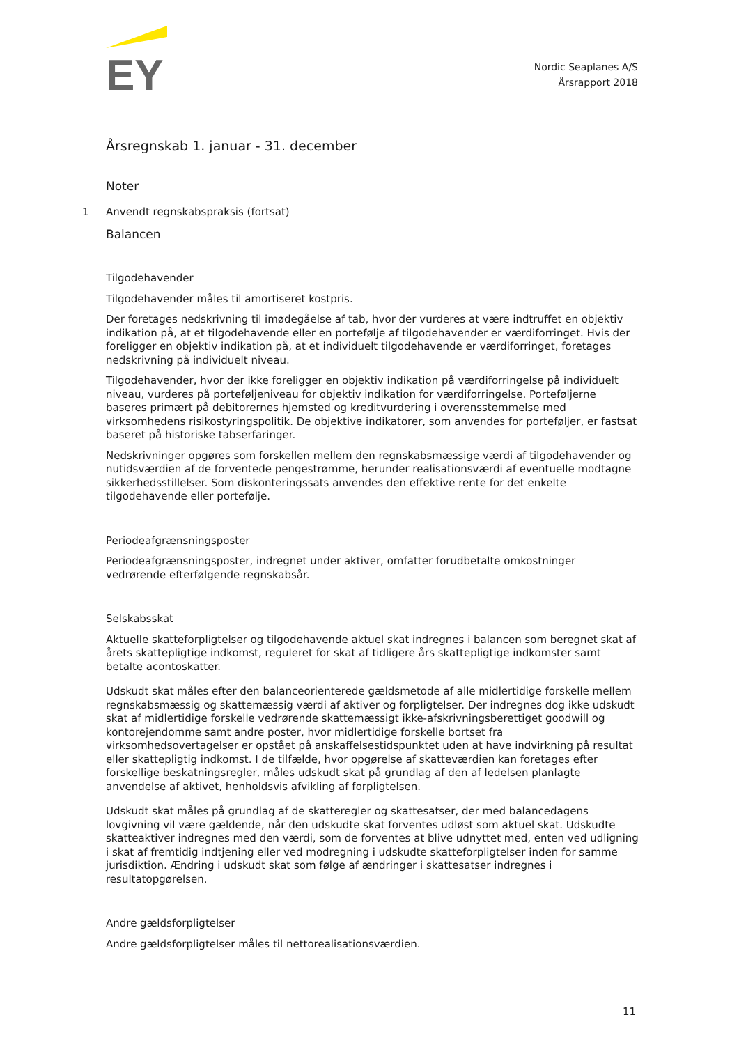EY
Nordic Seaplanes A/S
Årsrapport 2018
Årsregnskab 1. januar - 31. december
Noter
1 Anvendt regnskabspraksis (fortsat)
Balancen
Tilgodehavender
Tilgodehavender måles til amortiseret kostpris.
Der foretages nedskrivning til imødegåelse af tab, hvor der vurderes at være indtruffet en objektiv indikation på, at et tilgodehavende eller en portefølje af tilgodehavender er værdiforringet. Hvis der foreligger en objektiv indikation på, at et individuelt tilgodehavende er værdiforringet, foretages nedskrivning på individuelt niveau.
Tilgodehavender, hvor der ikke foreligger en objektiv indikation på værdiforringelse på individuelt niveau, vurderes på porteføljeniveau for objektiv indikation for værdiforringelse. Porteføljerne baseres primært på debitorernes hjemsted og kreditvurdering i overensstemmelse med virksomhedens risikostyringspolitik. De objektive indikatorer, som anvendes for porteføljer, er fastsat baseret på historiske tabserfaringer.
Nedskrivninger opgøres som forskellen mellem den regnskabsmæssige værdi af tilgodehavender og nutidsværdien af de forventede pengestrømme, herunder realisationsværdi af eventuelle modtagne sikkerhedsstillelser. Som diskonteringssats anvendes den effektive rente for det enkelte tilgodehavende eller portefølje.
Periodeafgrænsningsposter
Periodeafgrænsningsposter, indregnet under aktiver, omfatter forudbetalte omkostninger vedrørende efterfølgende regnskabsår.
Selskabsskat
Aktuelle skatteforpligtelser og tilgodehavende aktuel skat indregnes i balancen som beregnet skat af årets skattepligtige indkomst, reguleret for skat af tidligere års skattepligtige indkomster samt betalte acontoskatter.
Udskudt skat måles efter den balanceorienterede gældsmetode af alle midlertidige forskelle mellem regnskabsmæssig og skattemæssig værdi af aktiver og forpligtelser. Der indregnes dog ikke udskudt skat af midlertidige forskelle vedrørende skattemæssigt ikke-afskrivningsberettiget goodwill og kontorejendomme samt andre poster, hvor midlertidige forskelle bortset fra virksomhedsovertagelser er opstået på anskaffelsestidspunktet uden at have indvirkning på resultat eller skattepligtig indkomst. I de tilfælde, hvor opgørelse af skatteværdien kan foretages efter forskellige beskatningsregler, måles udskudt skat på grundlag af den af ledelsen planlagte anvendelse af aktivet, henholdsvis afvikling af forpligtelsen.
Udskudt skat måles på grundlag af de skatteregler og skattesatser, der med balancedagens lovgivning vil være gældende, når den udskudte skat forventes udløst som aktuel skat. Udskudte skatteaktiver indregnes med den værdi, som de forventes at blive udnyttet med, enten ved udligning i skat af fremtidig indtjening eller ved modregning i udskudte skatteforpligtelser inden for samme jurisdiktion. Ændring i udskudt skat som følge af ændringer i skattesatser indregnes i resultatopgørelsen.
Andre gældsforpligtelser
Andre gældsforpligtelser måles til nettorealisationsværdien.
11